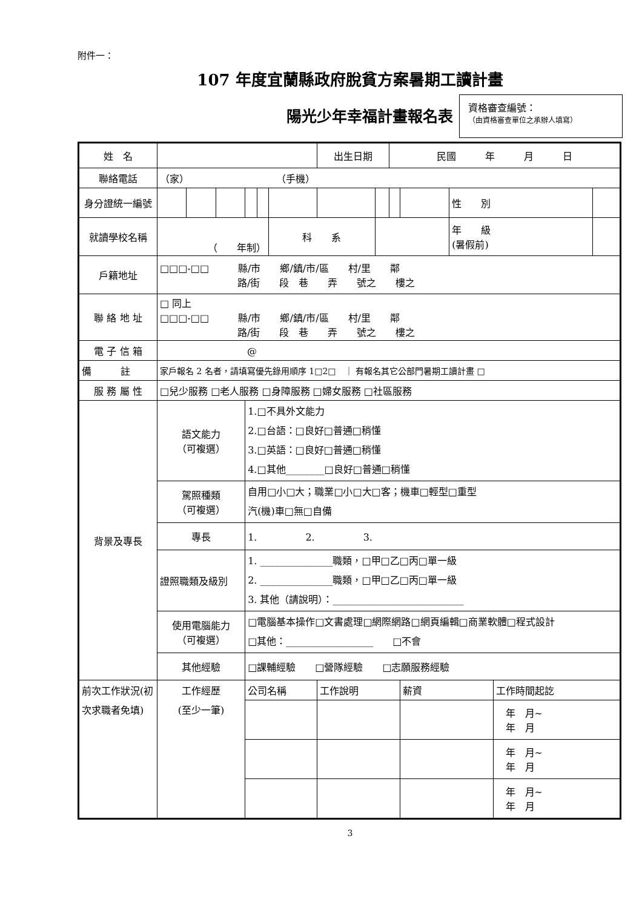附件一：
107 年度宜蘭縣政府脫貧方案暑期工讀計畫
陽光少年幸福計畫報名表
資格審查編號：
（由資格審查單位之承辦人填寫）
| 姓 名 | | | | | | | 出生日期 | | 民國 年 月 日 | | | | |
| 聯絡電話 | （家） （手機） | | | | | | | | | | | | |
| 身分證統一編號 | | | | | | | | | | | 性 別 | | |
| 就讀學校名稱 | （ 年制） | | | | | 科 系 | | | | | 年 級 (暑假前) | | |
| 戶籍地址 | □□□-□□ 縣/市 鄉/鎮/市/區 村/里 鄰 路/街 段 巷 弄 號之 樓之 | | | | | | | | | | | | |
| 聯 絡 地 址 | □ 同上 □□□-□□ 縣/市 鄉/鎮/市/區 村/里 鄰 路/街 段 巷 弄 號之 樓之 | | | | | | | | | | | | |
| 電 子 信 箱 | @ | | | | | | | | | | | | |
| 備 註 | 家戶報名 2 名者，請填寫優先錄用順序 1□2□ ｜ 有報名其它公部門暑期工讀計畫 □ | | | | | | | | | | | | |
| 服 務 屬 性 | □兒少服務 □老人服務 □身障服務 □婦女服務 □社區服務 | | | | | | | | | | | | |
| 背景及專長 | 語文能力 （可複選） | | | 1.□不具外文能力 2.□台語：□良好□普通□稍懂 3.□英語：□良好□普通□稍懂 4.□其他________□良好□普通□稍懂 | | | | | | | | | |
| | 駕照種類 （可複選） | | | 自用□小□大；職業□小□大□客；機車□輕型□重型 汽(機)車□無□自備 | | | | | | | | | |
| | 專長 | | | 1. 2. 3. | | | | | | | | | |
| | 證照職類及級別 | | | 1. _______________職類，□甲□乙□丙□單一級 2. _______________職類，□甲□乙□丙□單一級 3. 其他（請說明）：___________________________ | | | | | | | | | |
| | 使用電腦能力 （可複選） | | | □電腦基本操作□文書處理□網際網路□網頁編輯□商業軟體□程式設計 □其他：__________________ □不會 | | | | | | | | | |
| | 其他經驗 | | | □課輔經驗 □營隊經驗 □志願服務經驗 | | | | | | | | | |
| 前次工作狀況(初次求職者免填) | 工作經歷 (至少一筆) | | | 公司名稱 | | | 工作說明 | | | 薪資 | | 工作時間起訖 | |
| | | | | | | | | | | | | 年 月~ 年 月 | |
| | | | | | | | | | | | | 年 月~ 年 月 | |
| | | | | | | | | | | | | 年 月~ 年 月 | |
3